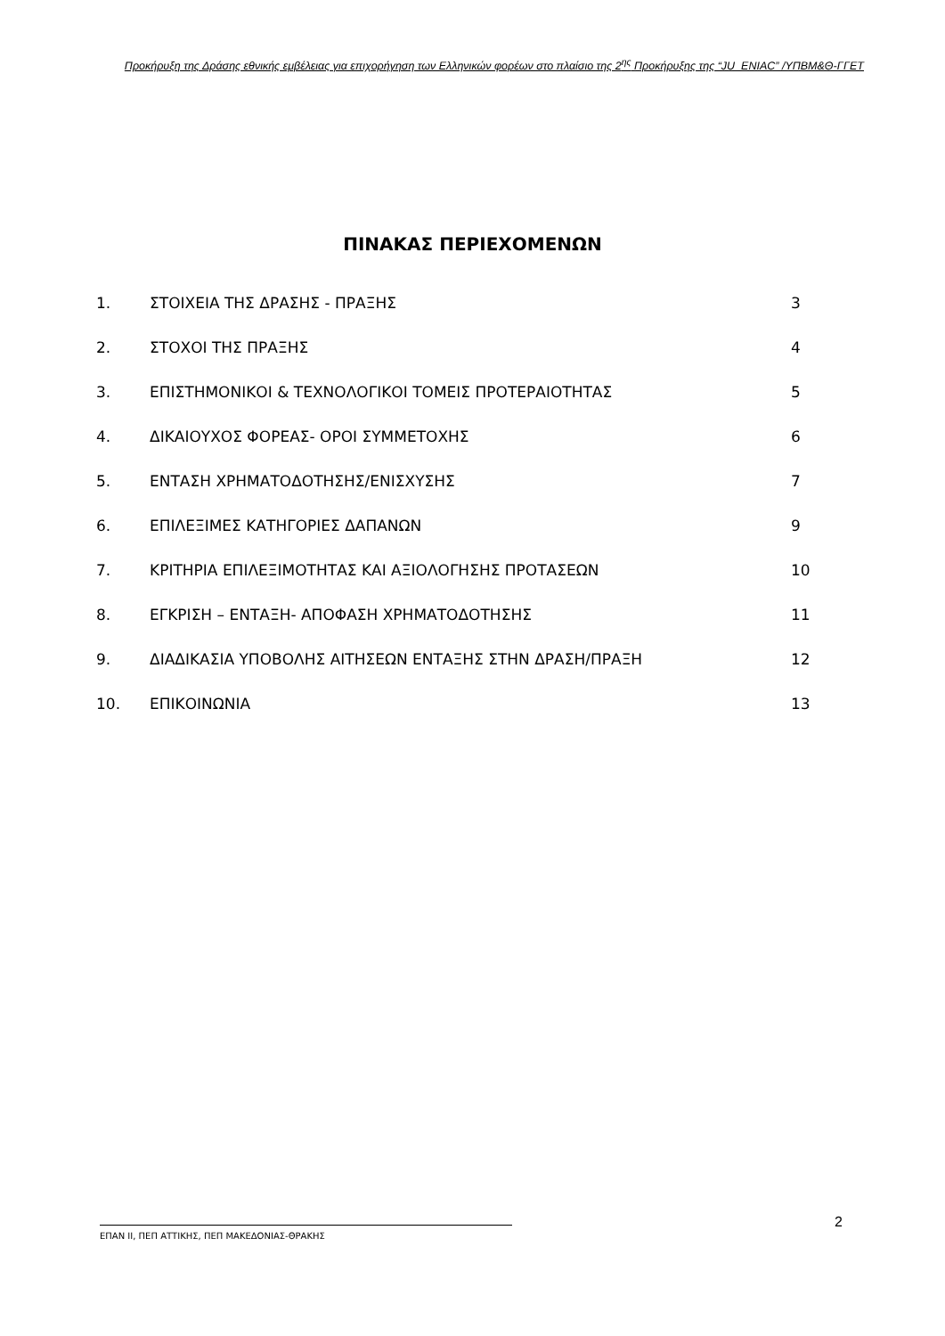Προκήρυξη της Δράσης εθνικής εμβέλειας για επιχορήγηση των Ελληνικών φορέων στο πλαίσιο της 2<sup>ης</sup> Προκήρυξης της “JU_ENIAC” /ΥΠΒΜ&Θ-ΓΓΕΤ
ΠΙΝΑΚΑΣ ΠΕΡΙΕΧΟΜΕΝΩΝ
| 1. | ΣΤΟΙΧΕΙΑ ΤΗΣ ΔΡΑΣΗΣ - ΠΡΑΞΗΣ | 3 |
| 2. | ΣΤΟΧΟΙ ΤΗΣ ΠΡΑΞΗΣ | 4 |
| 3. | ΕΠΙΣΤΗΜΟΝΙΚΟΙ & ΤΕΧΝΟΛΟΓΙΚΟΙ ΤΟΜΕΙΣ ΠΡΟΤΕΡΑΙΟΤΗΤΑΣ | 5 |
| 4. | ΔΙΚΑΙΟΥΧΟΣ ΦΟΡΕΑΣ- ΟΡΟΙ ΣΥΜΜΕΤΟΧΗΣ | 6 |
| 5. | ΕΝΤΑΣΗ ΧΡΗΜΑΤΟΔΟΤΗΣΗΣ/ΕΝΙΣΧΥΣΗΣ | 7 |
| 6. | ΕΠΙΛΕΞΙΜΕΣ ΚΑΤΗΓΟΡΙΕΣ ΔΑΠΑΝΩΝ | 9 |
| 7. | ΚΡΙΤΗΡΙΑ ΕΠΙΛΕΞΙΜΟΤΗΤΑΣ ΚΑΙ ΑΞΙΟΛΟΓΗΣΗΣ ΠΡΟΤΑΣΕΩΝ | 10 |
| 8. | ΕΓΚΡΙΣΗ – ΕΝΤΑΞΗ- ΑΠΟΦΑΣΗ ΧΡΗΜΑΤΟΔΟΤΗΣΗΣ | 11 |
| 9. | ΔΙΑΔΙΚΑΣΙΑ ΥΠΟΒΟΛΗΣ ΑΙΤΗΣΕΩΝ ΕΝΤΑΞΗΣ ΣΤΗΝ ΔΡΑΣΗ/ΠΡΑΞΗ | 12 |
| 10. | ΕΠΙΚΟΙΝΩΝΙΑ | 13 |
2
ΕΠΑΝ ΙΙ, ΠΕΠ ΑΤΤΙΚΗΣ, ΠΕΠ ΜΑΚΕΔΟΝΙΑΣ-ΘΡΑΚΗΣ